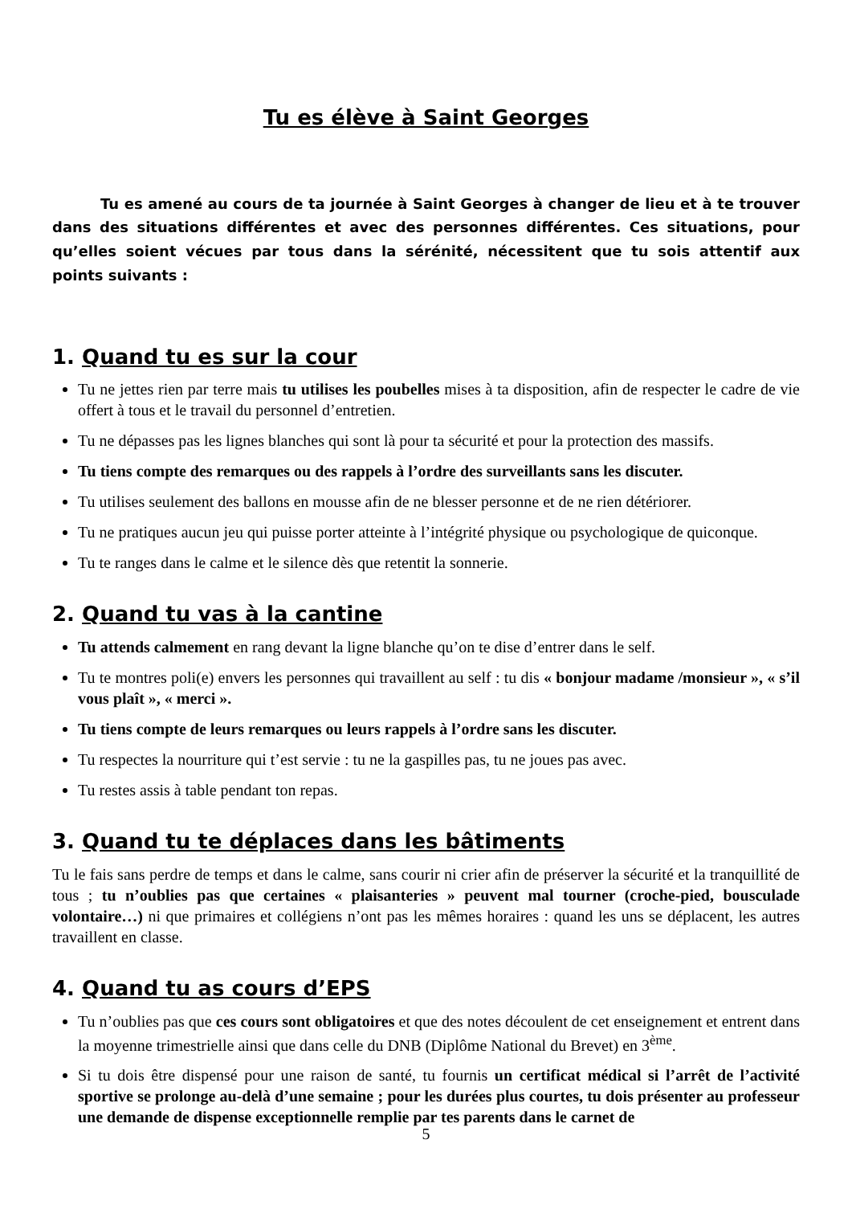Tu es élève à Saint Georges
Tu es amené au cours de ta journée à Saint Georges à changer de lieu et à te trouver dans des situations différentes et avec des personnes différentes. Ces situations, pour qu’elles soient vécues par tous dans la sérénité, nécessitent que tu sois attentif aux points suivants :
1. Quand tu es sur la cour
Tu ne jettes rien par terre mais tu utilises les poubelles mises à ta disposition, afin de respecter le cadre de vie offert à tous et le travail du personnel d’entretien.
Tu ne dépasses pas les lignes blanches qui sont là pour ta sécurité et pour la protection des massifs.
Tu tiens compte des remarques ou des rappels à l’ordre des surveillants sans les discuter.
Tu utilises seulement des ballons en mousse afin de ne blesser personne et de ne rien détériorer.
Tu ne pratiques aucun jeu qui puisse porter atteinte à l’intégrité physique ou psychologique de quiconque.
Tu te ranges dans le calme et le silence dès que retentit la sonnerie.
2. Quand tu vas à la cantine
Tu attends calmement en rang devant la ligne blanche qu’on te dise d’entrer dans le self.
Tu te montres poli(e) envers les personnes qui travaillent au self : tu dis « bonjour madame /monsieur », « s’il vous plaît », « merci ».
Tu tiens compte de leurs remarques ou leurs rappels à l’ordre sans les discuter.
Tu respectes la nourriture qui t’est servie : tu ne la gaspilles pas, tu ne joues pas avec.
Tu restes assis à table pendant ton repas.
3. Quand tu te déplaces dans les bâtiments
Tu le fais sans perdre de temps et dans le calme, sans courir ni crier afin de préserver la sécurité et la tranquillité de tous ; tu n’oublies pas que certaines « plaisanteries » peuvent mal tourner (croche-pied, bousculade volontaire…) ni que primaires et collégiens n’ont pas les mêmes horaires : quand les uns se déplacent, les autres travaillent en classe.
4. Quand tu as cours d’EPS
Tu n’oublies pas que ces cours sont obligatoires et que des notes découlent de cet enseignement et entrent dans la moyenne trimestrielle ainsi que dans celle du DNB (Diplôme National du Brevet) en 3<sup>ème</sup>.
Si tu dois être dispensé pour une raison de santé, tu fournis un certificat médical si l’arrêt de l’activité sportive se prolonge au-delà d’une semaine ; pour les durées plus courtes, tu dois présenter au professeur une demande de dispense exceptionnelle remplie par tes parents dans le carnet de
5